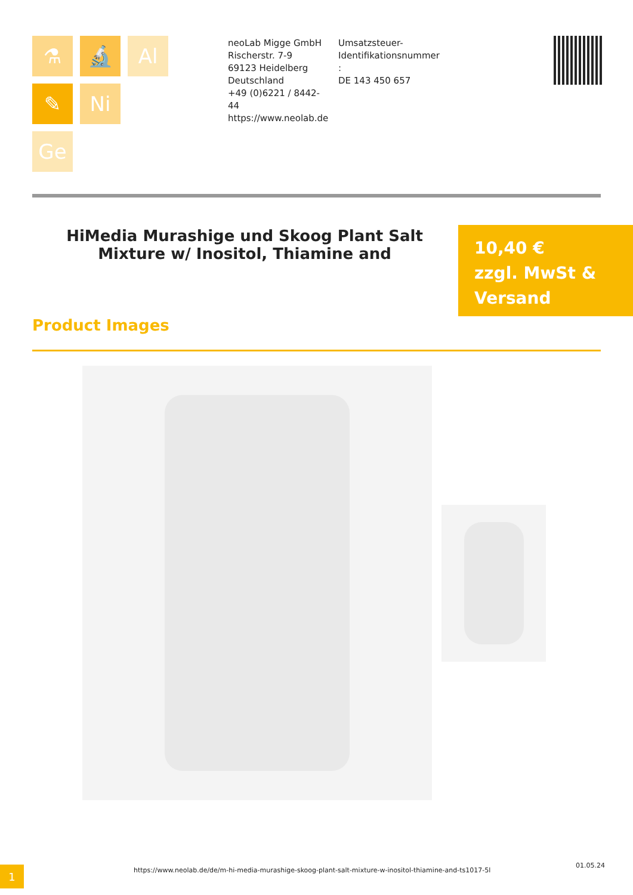⚗
🔬
Al
✎
Ni
Ge
neoLab Migge GmbH
Rischerstr. 7-9
69123 Heidelberg
Deutschland
+49 (0)6221 / 8442-44
https://www.neolab.de
Umsatzsteuer-Identifikationsnummer :
DE 143 450 657
HiMedia Murashige und Skoog Plant Salt Mixture w/ Inositol, Thiamine and
10,40 €
zzgl. MwSt & Versand
Product Images
1
https://www.neolab.de/de/m-hi-media-murashige-skoog-plant-salt-mixture-w-inositol-thiamine-and-ts1017-5l
01.05.24